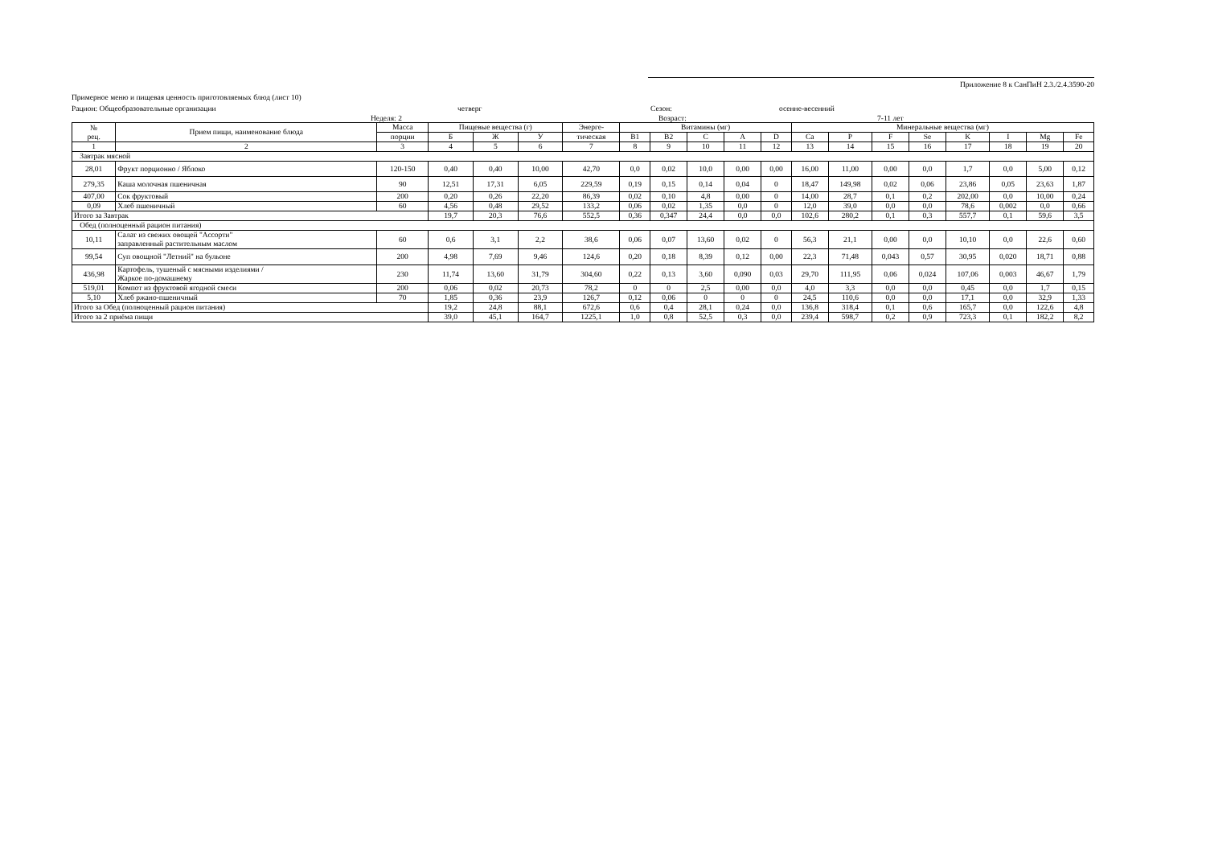Приложение 8 к СанПиН 2.3./2.4.3590-20
Примерное меню и пищевая ценность приготовляемых блюд (лист 10)
Рацион: Общеобразовательные организации четверг Сезон: осенне-весенний
Неделя: 2 Возраст: 7-11 лет
| № рец. | Прием пищи, наименование блюда | Масса | Пищевые вещества (г) | | | Энерге- | Витамины (мг) | | | | | Минеральные вещества (мг) | | | | | | | |
| --- | --- | --- | --- | --- | --- | --- | --- | --- | --- | --- | --- | --- | --- | --- | --- | --- | --- | --- | --- |
| | | порции | Б | Ж | У | тическая | B1 | B2 | C | A | D | Ca | P | F | Se | K | I | Mg | Fe |
| 1 | 2 | 3 | 4 | 5 | 6 | 7 | 8 | 9 | 10 | 11 | 12 | 13 | 14 | 15 | 16 | 17 | 18 | 19 | 20 |
| Завтрак мясной | | | | | | | | | | | | | | | | | | | |
| 28,01 | Фрукт порционно / Яблоко | 120-150 | 0,40 | 0,40 | 10,00 | 42,70 | 0,0 | 0,02 | 10,0 | 0,00 | 0,00 | 16,00 | 11,00 | 0,00 | 0,0 | 1,7 | 0,0 | 5,00 | 0,12 |
| 279,35 | Каша молочная пшеничная | 90 | 12,51 | 17,31 | 6,05 | 229,59 | 0,19 | 0,15 | 0,14 | 0,04 | 0 | 18,47 | 149,98 | 0,02 | 0,06 | 23,86 | 0,05 | 23,63 | 1,87 |
| 407,00 | Сок фруктовый | 200 | 0,20 | 0,26 | 22,20 | 86,39 | 0,02 | 0,10 | 4,8 | 0,00 | 0 | 14,00 | 28,7 | 0,1 | 0,2 | 202,00 | 0,0 | 10,00 | 0,24 |
| 0,09 | Хлеб пшеничный | 60 | 4,56 | 0,48 | 29,52 | 133,2 | 0,06 | 0,02 | 1,35 | 0,0 | 0 | 12,0 | 39,0 | 0,0 | 0,0 | 78,6 | 0,002 | 0,0 | 0,66 |
| Итого за Завтрак | | | 19,7 | 20,3 | 76,6 | 552,5 | 0,36 | 0,347 | 24,4 | 0,0 | 0,0 | 102,6 | 280,2 | 0,1 | 0,3 | 557,7 | 0,1 | 59,6 | 3,5 |
| Обед (полноценный рацион питания) | | | | | | | | | | | | | | | | | | | |
| 10,11 | Салат из свежих овощей "Ассорти" заправленный растительным маслом | 60 | 0,6 | 3,1 | 2,2 | 38,6 | 0,06 | 0,07 | 13,60 | 0,02 | 0 | 56,3 | 21,1 | 0,00 | 0,0 | 10,10 | 0,0 | 22,6 | 0,60 |
| 99,54 | Суп овощной "Летний" на бульоне | 200 | 4,98 | 7,69 | 9,46 | 124,6 | 0,20 | 0,18 | 8,39 | 0,12 | 0,00 | 22,3 | 71,48 | 0,043 | 0,57 | 30,95 | 0,020 | 18,71 | 0,88 |
| 436,98 | Картофель, тушеный с мясными изделиями / Жаркое по-домашнему | 230 | 11,74 | 13,60 | 31,79 | 304,60 | 0,22 | 0,13 | 3,60 | 0,090 | 0,03 | 29,70 | 111,95 | 0,06 | 0,024 | 107,06 | 0,003 | 46,67 | 1,79 |
| 519,01 | Компот из фруктовой ягодной смеси | 200 | 0,06 | 0,02 | 20,73 | 78,2 | 0 | 0 | 2,5 | 0,00 | 0,0 | 4,0 | 3,3 | 0,0 | 0,0 | 0,45 | 0,0 | 1,7 | 0,15 |
| 5,10 | Хлеб ржано-пшеничный | 70 | 1,85 | 0,36 | 23,9 | 126,7 | 0,12 | 0,06 | 0 | 0 | 0 | 24,5 | 110,6 | 0,0 | 0,0 | 17,1 | 0,0 | 32,9 | 1,33 |
| Итого за Обед (полноценный рацион питания) | | | 19,2 | 24,8 | 88,1 | 672,6 | 0,6 | 0,4 | 28,1 | 0,24 | 0,0 | 136,8 | 318,4 | 0,1 | 0,6 | 165,7 | 0,0 | 122,6 | 4,8 |
| Итого за 2 приёма пищи | | | 39,0 | 45,1 | 164,7 | 1225,1 | 1,0 | 0,8 | 52,5 | 0,3 | 0,0 | 239,4 | 598,7 | 0,2 | 0,9 | 723,3 | 0,1 | 182,2 | 8,2 |